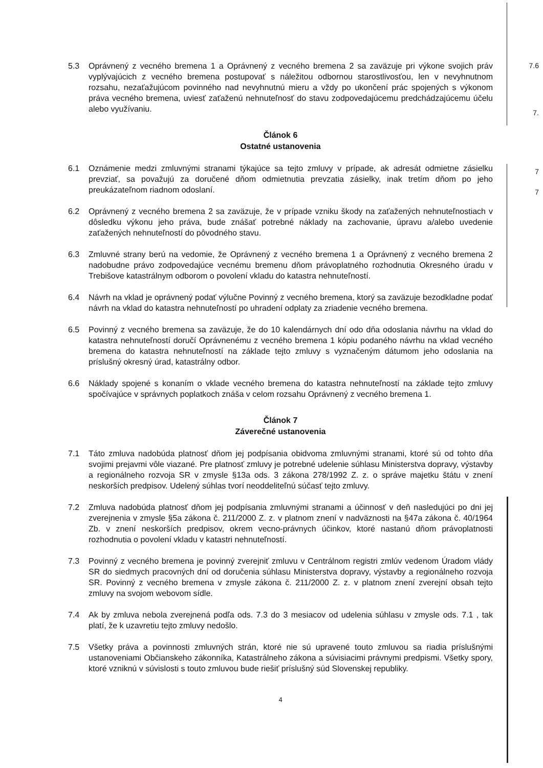7.6
7.
7
7
5.3 Oprávnený z vecného bremena 1 a Oprávnený z vecného bremena 2 sa zaväzuje pri výkone svojich práv vyplývajúcich z vecného bremena postupovať s náležitou odbornou starostlivosťou, len v nevyhnutnom rozsahu, nezaťažujúcom povinného nad nevyhnutnú mieru a vždy po ukončení prác spojených s výkonom práva vecného bremena, uviesť zaťaženú nehnuteľnosť do stavu zodpovedajúcemu predchádzajúcemu účelu alebo využívaniu.
Článok 6
Ostatné ustanovenia
6.1 Oznámenie medzi zmluvnými stranami týkajúce sa tejto zmluvy v prípade, ak adresát odmietne zásielku prevziať, sa považujú za doručené dňom odmietnutia prevzatia zásielky, inak tretím dňom po jeho preukázateľnom riadnom odoslaní.
6.2 Oprávnený z vecného bremena 2 sa zaväzuje, že v prípade vzniku škody na zaťažených nehnuteľnostiach v dôsledku výkonu jeho práva, bude znášať potrebné náklady na zachovanie, úpravu a/alebo uvedenie zaťažených nehnuteľností do pôvodného stavu.
6.3 Zmluvné strany berú na vedomie, že Oprávnený z vecného bremena 1 a Oprávnený z vecného bremena 2 nadobudne právo zodpovedajúce vecnému bremenu dňom právoplatného rozhodnutia Okresného úradu v Trebišove katastrálnym odborom o povolení vkladu do katastra nehnuteľností.
6.4 Návrh na vklad je oprávnený podať výlučne Povinný z vecného bremena, ktorý sa zaväzuje bezodkladne podať návrh na vklad do katastra nehnuteľností po uhradení odplaty za zriadenie vecného bremena.
6.5 Povinný z vecného bremena sa zaväzuje, že do 10 kalendárnych dní odo dňa odoslania návrhu na vklad do katastra nehnuteľností doručí Oprávnenému z vecného bremena 1 kópiu podaného návrhu na vklad vecného bremena do katastra nehnuteľností na základe tejto zmluvy s vyznačeným dátumom jeho odoslania na príslušný okresný úrad, katastrálny odbor.
6.6 Náklady spojené s konaním o vklade vecného bremena do katastra nehnuteľností na základe tejto zmluvy spočívajúce v správnych poplatkoch znáša v celom rozsahu Oprávnený z vecného bremena 1.
Článok 7
Záverečné ustanovenia
7.1 Táto zmluva nadobúda platnosť dňom jej podpísania obidvoma zmluvnými stranami, ktoré sú od tohto dňa svojimi prejavmi vôle viazané. Pre platnosť zmluvy je potrebné udelenie súhlasu Ministerstva dopravy, výstavby a regionálneho rozvoja SR v zmysle §13a ods. 3 zákona 278/1992 Z. z. o správe majetku štátu v znení neskorších predpisov. Udelený súhlas tvorí neoddeliteľnú súčasť tejto zmluvy.
7.2 Zmluva nadobúda platnosť dňom jej podpísania zmluvnými stranami a účinnosť v deň nasledujúci po dni jej zverejnenia v zmysle §5a zákona č. 211/2000 Z. z. v platnom znení v nadväznosti na §47a zákona č. 40/1964 Zb. v znení neskorších predpisov, okrem vecno-právnych účinkov, ktoré nastanú dňom právoplatnosti rozhodnutia o povolení vkladu v katastri nehnuteľností.
7.3 Povinný z vecného bremena je povinný zverejniť zmluvu v Centrálnom registri zmlúv vedenom Úradom vlády SR do siedmych pracovných dní od doručenia súhlasu Ministerstva dopravy, výstavby a regionálneho rozvoja SR. Povinný z vecného bremena v zmysle zákona č. 211/2000 Z. z. v platnom znení zverejní obsah tejto zmluvy na svojom webovom sídle.
7.4 Ak by zmluva nebola zverejnená podľa ods. 7.3 do 3 mesiacov od udelenia súhlasu v zmysle ods. 7.1 , tak platí, že k uzavretiu tejto zmluvy nedošlo.
7.5 Všetky práva a povinnosti zmluvných strán, ktoré nie sú upravené touto zmluvou sa riadia príslušnými ustanoveniami Občianskeho zákonníka, Katastrálneho zákona a súvisiacimi právnymi predpismi. Všetky spory, ktoré vzniknú v súvislosti s touto zmluvou bude riešiť príslušný súd Slovenskej republiky.
4